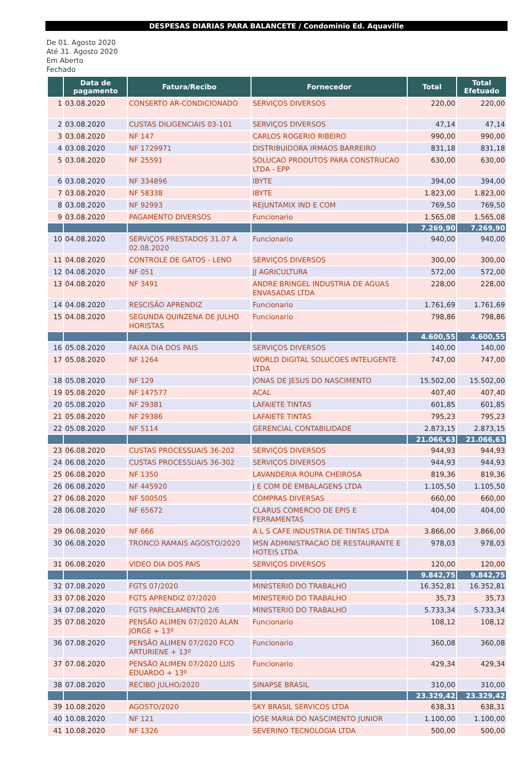DESPESAS DIARIAS PARA BALANCETE / Condominio Ed. Aquaville
De 01. Agosto 2020
Até 31. Agosto 2020
Em Aberto
Fechado
| | Data de pagamento | Fatura/Recibo | Fornecedor | Total | Total Efetuado |
| --- | --- | --- | --- | --- | --- |
| 1 | 03.08.2020 | CONSERTO AR-CONDICIONADO | SERVIÇOS DIVERSOS | 220,00 | 220,00 |
| 2 | 03.08.2020 | CUSTAS DILIGENCIAIS 03-101 | SERVIÇOS DIVERSOS | 47,14 | 47,14 |
| 3 | 03.08.2020 | NF 147 | CARLOS ROGERIO RIBEIRO | 990,00 | 990,00 |
| 4 | 03.08.2020 | NF 1729971 | DISTRIBUIDORA IRMAOS BARREIRO | 831,18 | 831,18 |
| 5 | 03.08.2020 | NF 25591 | SOLUCAO PRODUTOS PARA CONSTRUCAO LTDA - EPP | 630,00 | 630,00 |
| 6 | 03.08.2020 | NF 334896 | IBYTE | 394,00 | 394,00 |
| 7 | 03.08.2020 | NF 58338 | IBYTE | 1.823,00 | 1.823,00 |
| 8 | 03.08.2020 | NF 92993 | REJUNTAMIX IND E COM | 769,50 | 769,50 |
| 9 | 03.08.2020 | PAGAMENTO DIVERSOS | Funcionario | 1.565,08 | 1.565,08 |
| | | | | 7.269,90 | 7.269,90 |
| 10 | 04.08.2020 | SERVIÇOS PRESTADOS 31.07 A 02.08.2020 | Funcionario | 940,00 | 940,00 |
| 11 | 04.08.2020 | CONTROLE DE GATOS - LENO | SERVIÇOS DIVERSOS | 300,00 | 300,00 |
| 12 | 04.08.2020 | NF 051 | JJ AGRICULTURA | 572,00 | 572,00 |
| 13 | 04.08.2020 | NF 3491 | ANDRE BRINGEL INDUSTRIA DE AGUAS ENVASADAS LTDA | 228,00 | 228,00 |
| 14 | 04.08.2020 | RESCISÃO APRENDIZ | Funcionario | 1.761,69 | 1.761,69 |
| 15 | 04.08.2020 | SEGUNDA QUINZENA DE JULHO HORISTAS | Funcionario | 798,86 | 798,86 |
| | | | | 4.600,55 | 4.600,55 |
| 16 | 05.08.2020 | FAIXA DIA DOS PAIS | SERVIÇOS DIVERSOS | 140,00 | 140,00 |
| 17 | 05.08.2020 | NF 1264 | WORLD DIGITAL SOLUCOES INTELIGENTE LTDA | 747,00 | 747,00 |
| 18 | 05.08.2020 | NF 129 | JONAS DE JESUS DO NASCIMENTO | 15.502,00 | 15.502,00 |
| 19 | 05.08.2020 | NF 147577 | ACAL | 407,40 | 407,40 |
| 20 | 05.08.2020 | NF 29381 | LAFAIETE TINTAS | 601,85 | 601,85 |
| 21 | 05.08.2020 | NF 29386 | LAFAIETE TINTAS | 795,23 | 795,23 |
| 22 | 05.08.2020 | NF 5114 | GERENCIAL CONTABILIDADE | 2.873,15 | 2.873,15 |
| | | | | 21.066,63 | 21.066,63 |
| 23 | 06.08.2020 | CUSTAS PROCESSUAIS 36-202 | SERVIÇOS DIVERSOS | 944,93 | 944,93 |
| 24 | 06.08.2020 | CUSTAS PROCESSUAIS 36-302 | SERVIÇOS DIVERSOS | 944,93 | 944,93 |
| 25 | 06.08.2020 | NF 1350 | LAVANDERIA ROUPA CHEIROSA | 819,36 | 819,36 |
| 26 | 06.08.2020 | NF 445920 | J E COM DE EMBALAGENS LTDA | 1.105,50 | 1.105,50 |
| 27 | 06.08.2020 | NF 500505 | COMPRAS DIVERSAS | 660,00 | 660,00 |
| 28 | 06.08.2020 | NF 65672 | CLARUS COMERCIO DE EPIS E FERRAMENTAS | 404,00 | 404,00 |
| 29 | 06.08.2020 | NF 666 | A L S CAFE INDUSTRIA DE TINTAS LTDA | 3.866,00 | 3.866,00 |
| 30 | 06.08.2020 | TRONCO RAMAIS AGOSTO/2020 | MSN ADMINISTRACAO DE RESTAURANTE E HOTEIS LTDA | 978,03 | 978,03 |
| 31 | 06.08.2020 | VIDEO DIA DOS PAIS | SERVIÇOS DIVERSOS | 120,00 | 120,00 |
| | | | | 9.842,75 | 9.842,75 |
| 32 | 07.08.2020 | FGTS 07/2020 | MINISTERIO DO TRABALHO | 16.352,81 | 16.352,81 |
| 33 | 07.08.2020 | FGTS APRENDIZ 07/2020 | MINISTERIO DO TRABALHO | 35,73 | 35,73 |
| 34 | 07.08.2020 | FGTS PARCELAMENTO 2/6 | MINISTERIO DO TRABALHO | 5.733,34 | 5.733,34 |
| 35 | 07.08.2020 | PENSÃO ALIMEN 07/2020 ALAN JORGE + 13º | Funcionario | 108,12 | 108,12 |
| 36 | 07.08.2020 | PENSÃO ALIMEN 07/2020 FCO ARTURIENE + 13º | Funcionario | 360,08 | 360,08 |
| 37 | 07.08.2020 | PENSÃO ALIMEN 07/2020 LUIS EDUARDO + 13º | Funcionario | 429,34 | 429,34 |
| 38 | 07.08.2020 | RECIBO JULHO/2020 | SINAPSE BRASIL | 310,00 | 310,00 |
| | | | | 23.329,42 | 23.329,42 |
| 39 | 10.08.2020 | AGOSTO/2020 | SKY BRASIL SERVICOS LTDA | 638,31 | 638,31 |
| 40 | 10.08.2020 | NF 121 | JOSE MARIA DO NASCIMENTO JUNIOR | 1.100,00 | 1.100,00 |
| 41 | 10.08.2020 | NF 1326 | SEVERINO TECNOLOGIA LTDA | 500,00 | 500,00 |